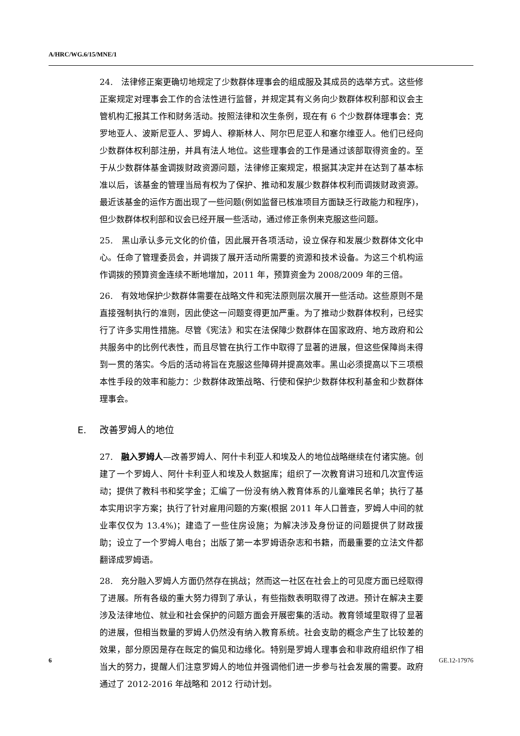A/HRC/WG.6/15/MNE/1
24. 法律修正案更确切地规定了少数群体理事会的组成服及其成员的选举方式。这些修正案规定对理事会工作的合法性进行监督，并规定其有义务向少数群体权利部和议会主管机构汇报其工作和财务活动。按照法律和次生条例，现在有 6 个少数群体理事会：克罗地亚人、波斯尼亚人、罗姆人、穆斯林人、阿尔巴尼亚人和塞尔维亚人。他们已经向少数群体权利部注册，并具有法人地位。这些理事会的工作是通过该部取得资金的。至于从少数群体基金调拨财政资源问题，法律修正案规定，根据其决定并在达到了基本标准以后，该基金的管理当局有权为了保护、推动和发展少数群体权利而调拨财政资源。最近该基金的运作方面出现了一些问题(例如监督已核准项目方面缺乏行政能力和程序)，但少数群体权利部和议会已经开展一些活动，通过修正条例来克服这些问题。
25. 黑山承认多元文化的价值，因此展开各项活动，设立保存和发展少数群体文化中心。任命了管理委员会，并调拨了展开活动所需要的资源和技术设备。为这三个机构运作调拨的预算资金连续不断地增加，2011 年，预算资金为 2008/2009 年的三倍。
26. 有效地保护少数群体需要在战略文件和宪法原则层次展开一些活动。这些原则不是直接强制执行的准则，因此使这一问题变得更加严重。为了推动少数群体权利，已经实行了许多实用性措施。尽管《宪法》和实在法保障少数群体在国家政府、地方政府和公共服务中的比例代表性，而且尽管在执行工作中取得了显著的进展，但这些保障尚未得到一贯的落实。今后的活动将旨在克服这些障碍并提高效率。黑山必须提高以下三项根本性手段的效率和能力：少数群体政策战略、行使和保护少数群体权利基金和少数群体理事会。
E. 改善罗姆人的地位
27. 融入罗姆人—改善罗姆人、阿什卡利亚人和埃及人的地位战略继续在付诸实施。创建了一个罗姆人、阿什卡利亚人和埃及人数据库；组织了一次教育讲习班和几次宣传运动；提供了教科书和奖学金；汇编了一份没有纳入教育体系的儿童难民名单；执行了基本实用识字方案；执行了针对雇用问题的方案(根据 2011 年人口普查，罗姆人中间的就业率仅仅为 13.4%)；建造了一些住房设施；为解决涉及身份证的问题提供了财政援助；设立了一个罗姆人电台；出版了第一本罗姆语杂志和书籍，而最重要的立法文件都翻译成罗姆语。
28. 充分融入罗姆人方面仍然存在挑战；然而这一社区在社会上的可见度方面已经取得了进展。所有各级的重大努力得到了承认，有些指数表明取得了改进。预计在解决主要涉及法律地位、就业和社会保护的问题方面会开展密集的活动。教育领域里取得了显著的进展，但相当数量的罗姆人仍然没有纳入教育系统。社会支助的概念产生了比较差的效果，部分原因是存在既定的偏见和边缘化。特别是罗姆人理事会和非政府组织作了相当大的努力，提醒人们注意罗姆人的地位并强调他们进一步参与社会发展的需要。政府通过了 2012-2016 年战略和 2012 行动计划。
6 GE.12-17976